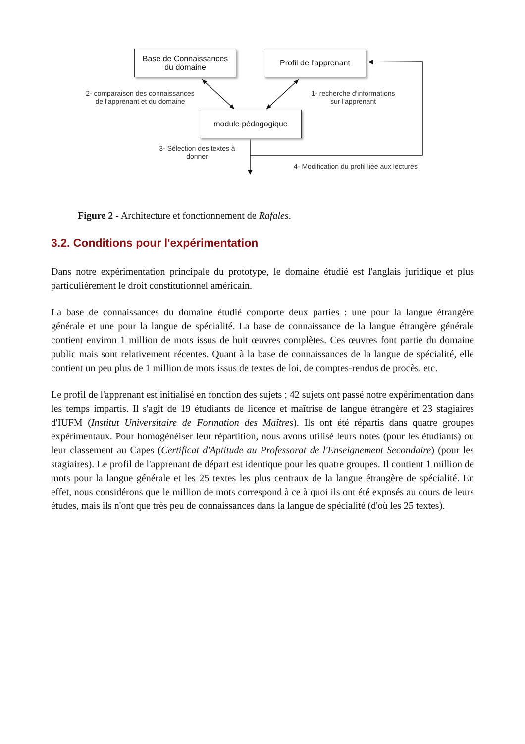Base de Connaissances
du domaine
Profil de l'apprenant
module pédagogique
2- comparaison des connaissances
de l'apprenant et du domaine
1- recherche d'informations
sur l'apprenant
3- Sélection des textes à
donner
4- Modification du profil liée aux lectures
Figure 2 - Architecture et fonctionnement de Rafales.
3.2. Conditions pour l'expérimentation
Dans notre expérimentation principale du prototype, le domaine étudié est l'anglais juridique et plus particulièrement le droit constitutionnel américain.
La base de connaissances du domaine étudié comporte deux parties : une pour la langue étrangère générale et une pour la langue de spécialité. La base de connaissance de la langue étrangère générale contient environ 1 million de mots issus de huit œuvres complètes. Ces œuvres font partie du domaine public mais sont relativement récentes. Quant à la base de connaissances de la langue de spécialité, elle contient un peu plus de 1 million de mots issus de textes de loi, de comptes-rendus de procès, etc.
Le profil de l'apprenant est initialisé en fonction des sujets ; 42 sujets ont passé notre expérimentation dans les temps impartis. Il s'agit de 19 étudiants de licence et maîtrise de langue étrangère et 23 stagiaires d'IUFM (Institut Universitaire de Formation des Maîtres). Ils ont été répartis dans quatre groupes expérimentaux. Pour homogénéiser leur répartition, nous avons utilisé leurs notes (pour les étudiants) ou leur classement au Capes (Certificat d'Aptitude au Professorat de l'Enseignement Secondaire) (pour les stagiaires). Le profil de l'apprenant de départ est identique pour les quatre groupes. Il contient 1 million de mots pour la langue générale et les 25 textes les plus centraux de la langue étrangère de spécialité. En effet, nous considérons que le million de mots correspond à ce à quoi ils ont été exposés au cours de leurs études, mais ils n'ont que très peu de connaissances dans la langue de spécialité (d'où les 25 textes).